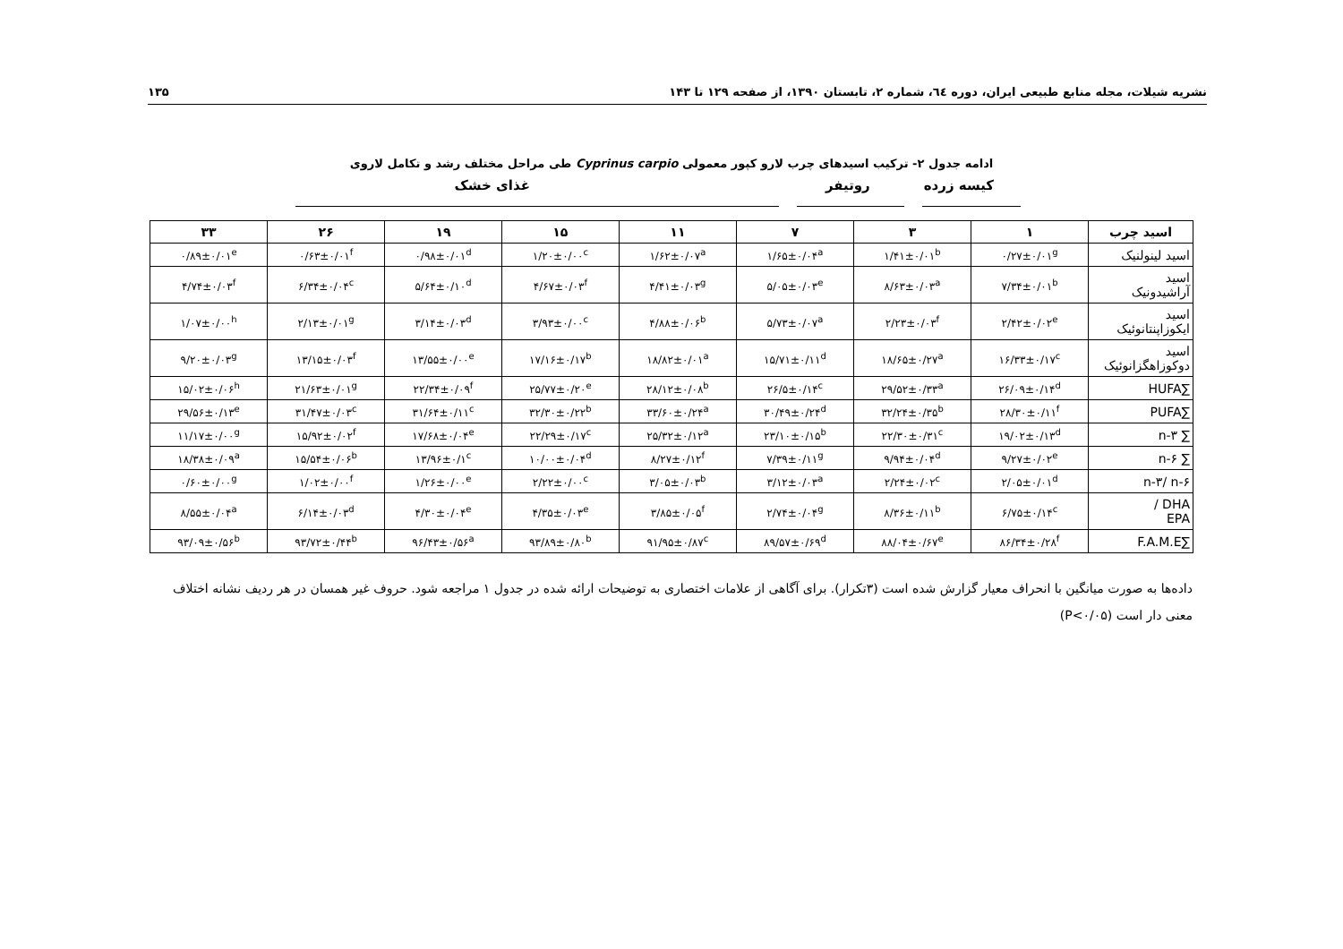نشریه شیلات، مجله منابع طبیعی ایران، دوره ٦٤، شماره ۲، تابستان ۱۳۹۰، از صفحه ۱۲۹ تا ۱۴۳ ۱۳۵
ادامه جدول ۲- ترکیب اسیدهای چرب لارو کپور معمولی Cyprinus carpio طی مراحل مختلف رشد و تکامل لاروی
کیسه زرده روتیفر غذای خشک
| اسید چرب | ۱ | ۳ | ۷ | ۱۱ | ۱۵ | ۱۹ | ۲۶ | ۳۳ |
| --- | --- | --- | --- | --- | --- | --- | --- | --- |
| اسید لینولنیک | ۰/۲۷±۰/۰۱<sup>g</sup> | ۱/۴۱±۰/۰۱<sup>b</sup> | ۱/۶۵±۰/۰۴<sup>a</sup> | ۱/۶۲±۰/۰۷<sup>a</sup> | ۱/۲۰±۰/۰۰<sup>c</sup> | ۰/۹۸±۰/۰۱<sup>d</sup> | ۰/۶۳±۰/۰۱<sup>f</sup> | ۰/۸۹±۰/۰۱<sup>e</sup> |
| اسید آراشیدونیک | ۷/۳۴±۰/۰۱<sup>b</sup> | ۸/۶۳±۰/۰۳<sup>a</sup> | ۵/۰۵±۰/۰۳<sup>e</sup> | ۴/۴۱±۰/۰۳<sup>g</sup> | ۴/۶۷±۰/۰۳<sup>f</sup> | ۵/۶۴±۰/۱۰<sup>d</sup> | ۶/۳۴±۰/۰۴<sup>c</sup> | ۴/۷۴±۰/۰۳<sup>f</sup> |
| اسید ایکوزاپنتانوئیک | ۲/۴۲±۰/۰۲<sup>e</sup> | ۲/۲۳±۰/۰۳<sup>f</sup> | ۵/۷۳±۰/۰۷<sup>a</sup> | ۴/۸۸±۰/۰۶<sup>b</sup> | ۳/۹۳±۰/۰۰<sup>c</sup> | ۳/۱۴±۰/۰۳<sup>d</sup> | ۲/۱۳±۰/۰۱<sup>g</sup> | ۱/۰۷±۰/۰۰<sup>h</sup> |
| اسید دوکوزاهگزانوئیک | ۱۶/۳۳±۰/۱۷<sup>c</sup> | ۱۸/۶۵±۰/۲۷<sup>a</sup> | ۱۵/۷۱±۰/۱۱<sup>d</sup> | ۱۸/۸۲±۰/۰۱<sup>a</sup> | ۱۷/۱۶±۰/۱۷<sup>b</sup> | ۱۳/۵۵±۰/۰۰<sup>e</sup> | ۱۳/۱۵±۰/۰۳<sup>f</sup> | ۹/۲۰±۰/۰۳<sup>g</sup> |
| ∑HUFA | ۲۶/۰۹±۰/۱۴<sup>d</sup> | ۲۹/۵۲±۰/۳۳<sup>a</sup> | ۲۶/۵±۰/۱۴<sup>c</sup> | ۲۸/۱۲±۰/۰۸<sup>b</sup> | ۲۵/۷۷±۰/۲۰<sup>e</sup> | ۲۲/۳۴±۰/۰۹<sup>f</sup> | ۲۱/۶۳±۰/۰۱<sup>g</sup> | ۱۵/۰۲±۰/۰۶<sup>h</sup> |
| ∑PUFA | ۲۸/۳۰±۰/۱۱<sup>f</sup> | ۳۲/۲۴±۰/۳۵<sup>b</sup> | ۳۰/۴۹±۰/۲۴<sup>d</sup> | ۳۳/۶۰±۰/۲۴<sup>a</sup> | ۳۲/۳۰±۰/۲۲<sup>b</sup> | ۳۱/۶۴±۰/۱۱<sup>c</sup> | ۳۱/۴۷±۰/۰۳<sup>c</sup> | ۲۹/۵۶±۰/۱۳<sup>e</sup> |
| ∑ n-۳ | ۱۹/۰۲±۰/۱۳<sup>d</sup> | ۲۲/۳۰±۰/۳۱<sup>c</sup> | ۲۳/۱۰±۰/۱۵<sup>b</sup> | ۲۵/۳۲±۰/۱۲<sup>a</sup> | ۲۲/۲۹±۰/۱۷<sup>c</sup> | ۱۷/۶۸±۰/۰۴<sup>e</sup> | ۱۵/۹۲±۰/۰۲<sup>f</sup> | ۱۱/۱۷±۰/۰۰<sup>g</sup> |
| ∑ n-۶ | ۹/۲۷±۰/۰۲<sup>e</sup> | ۹/۹۴±۰/۰۴<sup>d</sup> | ۷/۳۹±۰/۱۱<sup>g</sup> | ۸/۲۷±۰/۱۲<sup>f</sup> | ۱۰/۰۰±۰/۰۴<sup>d</sup> | ۱۳/۹۶±۰/۱<sup>c</sup> | ۱۵/۵۴±۰/۰۶<sup>b</sup> | ۱۸/۳۸±۰/۰۹<sup>a</sup> |
| n-۳/ n-۶ | ۲/۰۵±۰/۰۱<sup>d</sup> | ۲/۲۴±۰/۰۲<sup>c</sup> | ۳/۱۲±۰/۰۳<sup>a</sup> | ۳/۰۵±۰/۰۳<sup>b</sup> | ۲/۲۲±۰/۰۰<sup>c</sup> | ۱/۲۶±۰/۰۰<sup>e</sup> | ۱/۰۲±۰/۰۰<sup>f</sup> | ۰/۶۰±۰/۰۰<sup>g</sup> |
| DHA / EPA | ۶/۷۵±۰/۱۴<sup>c</sup> | ۸/۳۶±۰/۱۱<sup>b</sup> | ۲/۷۴±۰/۰۴<sup>g</sup> | ۳/۸۵±۰/۰۵<sup>f</sup> | ۴/۳۵±۰/۰۳<sup>e</sup> | ۴/۳۰±۰/۰۴<sup>e</sup> | ۶/۱۴±۰/۰۳<sup>d</sup> | ۸/۵۵±۰/۰۴<sup>a</sup> |
| ∑F.A.M.E | ۸۶/۳۴±۰/۲۸<sup>f</sup> | ۸۸/۰۴±۰/۶۷<sup>e</sup> | ۸۹/۵۷±۰/۶۹<sup>d</sup> | ۹۱/۹۵±۰/۸۷<sup>c</sup> | ۹۳/۸۹±۰/۸۰<sup>b</sup> | ۹۶/۴۳±۰/۵۶<sup>a</sup> | ۹۳/۷۲±۰/۴۴<sup>b</sup> | ۹۳/۰۹±۰/۵۶<sup>b</sup> |
داده‌ها به صورت میانگین با انحراف معیار گزارش شده است (۳تکرار). برای آگاهی از علامات اختصاری به توضیحات ارائه شده در جدول ۱ مراجعه شود. حروف غیر همسان در هر ردیف نشانه اختلاف معنی دار است (P<۰/۰۵)